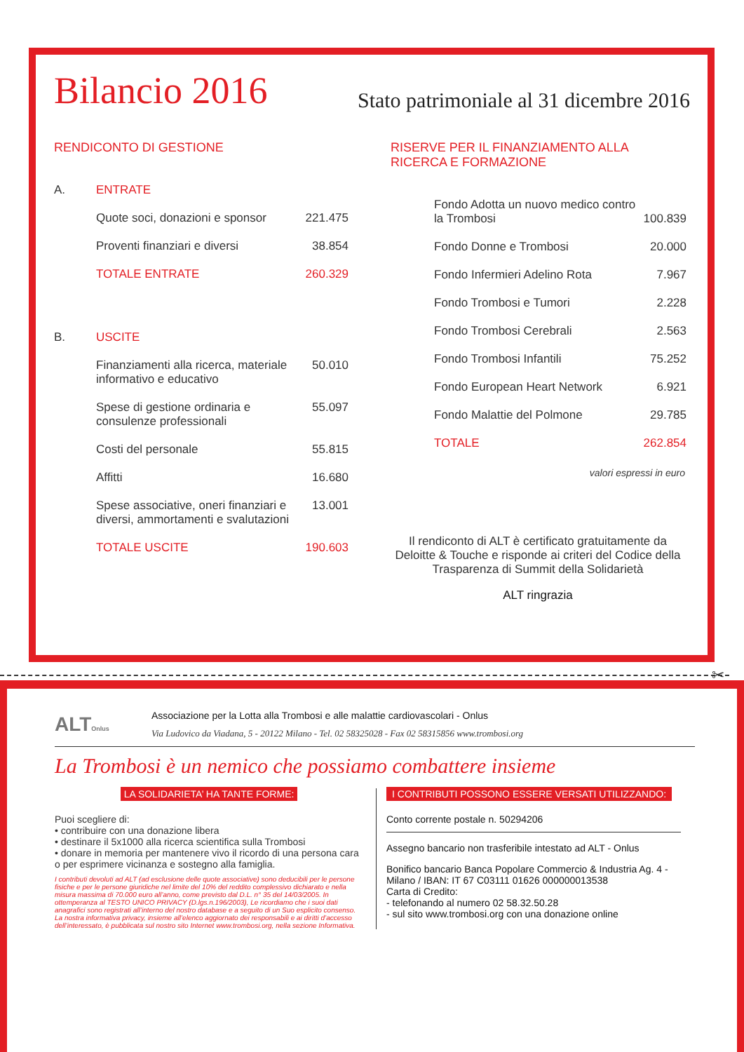Bilancio 2016
Stato patrimoniale al 31 dicembre 2016
RENDICONTO DI GESTIONE
| A. | ENTRATE | |
| | Quote soci, donazioni e sponsor | 221.475 |
| | Proventi finanziari e diversi | 38.854 |
| | TOTALE ENTRATE | 260.329 |
| B. | USCITE | |
| | Finanziamenti alla ricerca, materiale informativo e educativo | 50.010 |
| | Spese di gestione ordinaria e consulenze professionali | 55.097 |
| | Costi del personale | 55.815 |
| | Affitti | 16.680 |
| | Spese associative, oneri finanziari e diversi, ammortamenti e svalutazioni | 13.001 |
| | TOTALE USCITE | 190.603 |
RISERVE PER IL FINANZIAMENTO ALLA RICERCA E FORMAZIONE
| Fondo Adotta un nuovo medico contro la Trombosi | 100.839 |
| Fondo Donne e Trombosi | 20.000 |
| Fondo Infermieri Adelino Rota | 7.967 |
| Fondo Trombosi e Tumori | 2.228 |
| Fondo Trombosi Cerebrali | 2.563 |
| Fondo Trombosi Infantili | 75.252 |
| Fondo European Heart Network | 6.921 |
| Fondo Malattie del Polmone | 29.785 |
| TOTALE | 262.854 |
valori espressi in euro
Il rendiconto di ALT è certificato gratuitamente da Deloitte & Touche e risponde ai criteri del Codice della Trasparenza di Summit della Solidarietà
ALT ringrazia
✂
ALTOnlus
Associazione per la Lotta alla Trombosi e alle malattie cardiovascolari - Onlus
Via Ludovico da Viadana, 5 - 20122 Milano - Tel. 02 58325028 - Fax 02 58315856 www.trombosi.org
La Trombosi è un nemico che possiamo combattere insieme
LA SOLIDARIETA’ HA TANTE FORME:
Puoi scegliere di:
• contribuire con una donazione libera
• destinare il 5x1000 alla ricerca scientifica sulla Trombosi
• donare in memoria per mantenere vivo il ricordo di una persona cara o per esprimere vicinanza e sostegno alla famiglia.
I contributi devoluti ad ALT (ad esclusione delle quote associative) sono deducibili per le persone fisiche e per le persone giuridiche nel limite del 10% del reddito complessivo dichiarato e nella misura massima di 70.000 euro all’anno, come previsto dal D.L. n° 35 del 14/03/2005. In ottemperanza al TESTO UNICO PRIVACY (D.lgs.n.196/2003), Le ricordiamo che i suoi dati anagrafici sono registrati all’interno del nostro database e a seguito di un Suo esplicito consenso. La nostra informativa privacy, insieme all’elenco aggiornato dei responsabili e ai diritti d’accesso dell’interessato, è pubblicata sul nostro sito Internet www.trombosi.org, nella sezione Informativa.
I CONTRIBUTI POSSONO ESSERE VERSATI UTILIZZANDO:
Conto corrente postale n. 50294206
Assegno bancario non trasferibile intestato ad ALT - Onlus
Bonifico bancario Banca Popolare Commercio & Industria Ag. 4 - Milano / IBAN: IT 67 C03111 01626 000000013538
Carta di Credito:
- telefonando al numero 02 58.32.50.28
- sul sito www.trombosi.org con una donazione online